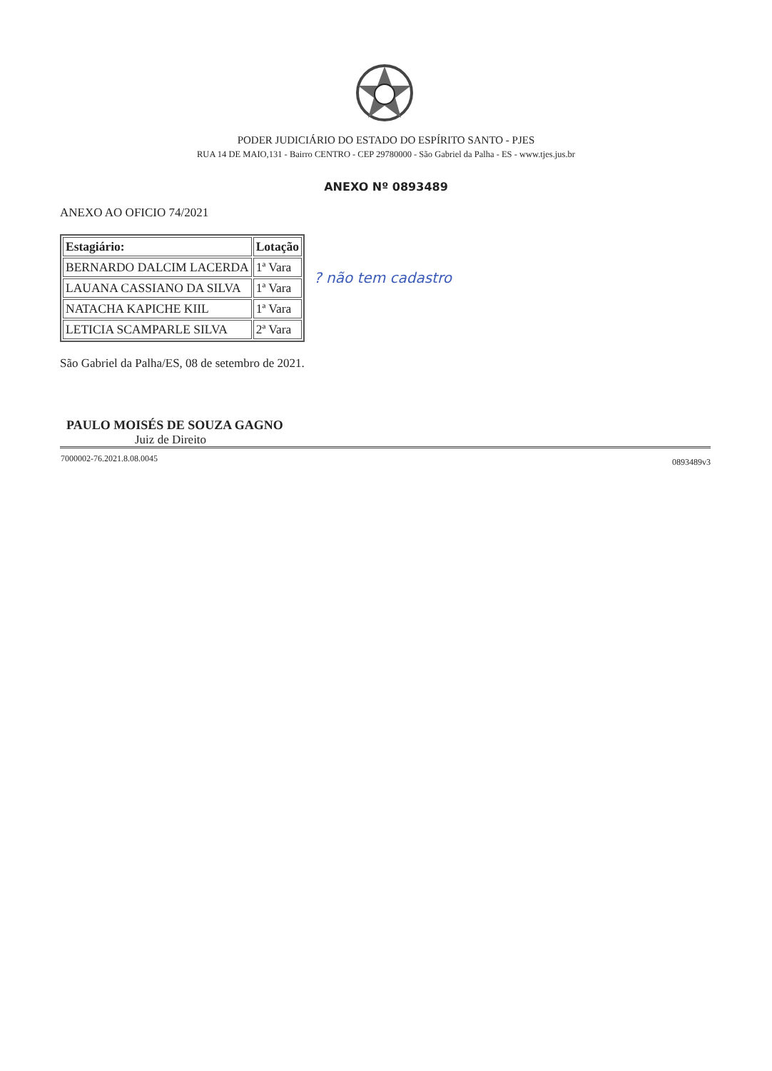PODER JUDICIÁRIO DO ESTADO DO ESPÍRITO SANTO - PJES
RUA 14 DE MAIO,131 - Bairro CENTRO - CEP 29780000 - São Gabriel da Palha - ES - www.tjes.jus.br
ANEXO Nº 0893489
ANEXO AO OFICIO 74/2021
| Estagiário: | Lotação |
| --- | --- |
| BERNARDO DALCIM LACERDA | 1ª Vara |
| LAUANA CASSIANO DA SILVA | 1ª Vara |
| NATACHA KAPICHE KIIL | 1ª Vara |
| LETICIA SCAMPARLE SILVA | 2ª Vara |
São Gabriel da Palha/ES, 08 de setembro de 2021.
PAULO MOISÉS DE SOUZA GAGNO
Juiz de Direito
? não tem cadastro
7000002-76.2021.8.08.0045 0893489v3